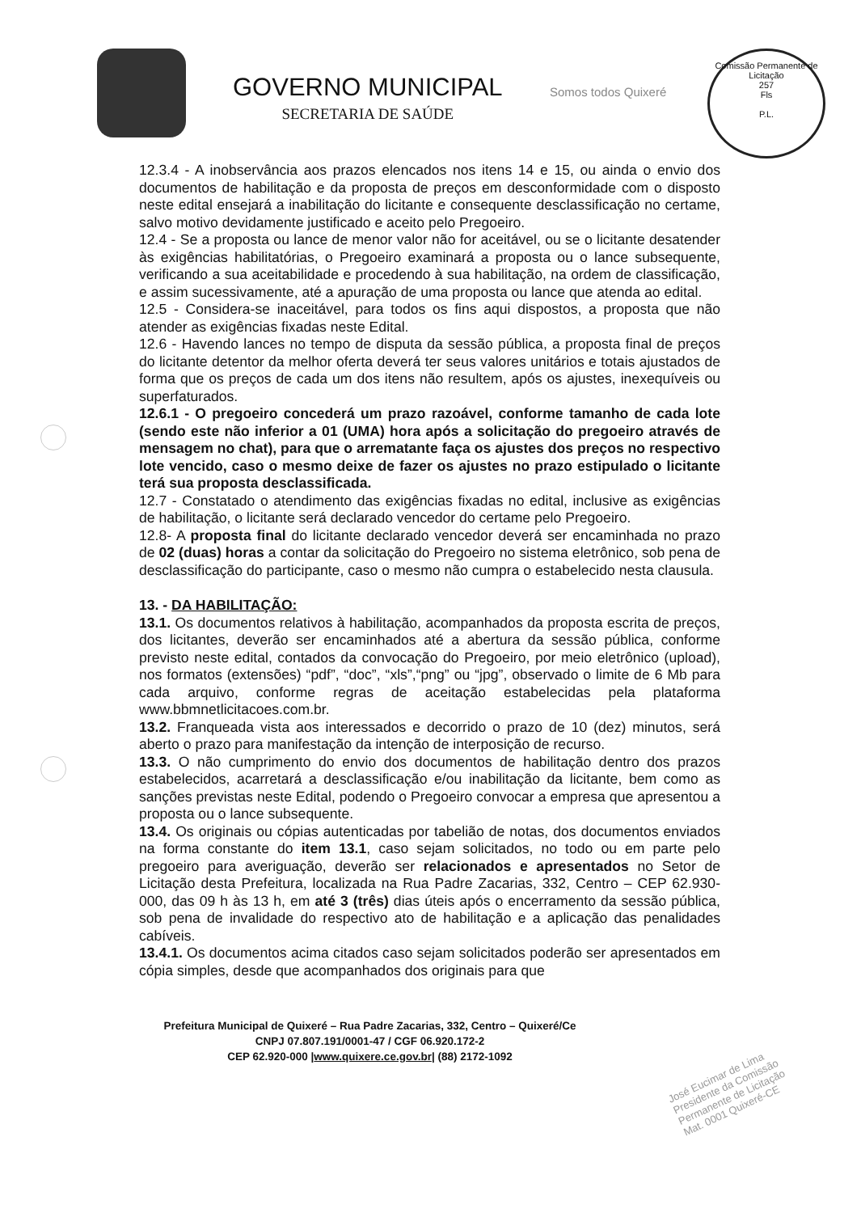GOVERNO MUNICIPAL
SECRETARIA DE SAÚDE
Somos todos Quixeré
Comissão Permanente de Licitação
257
Fls
P.L.
12.3.4 - A inobservância aos prazos elencados nos itens 14 e 15, ou ainda o envio dos documentos de habilitação e da proposta de preços em desconformidade com o disposto neste edital ensejará a inabilitação do licitante e consequente desclassificação no certame, salvo motivo devidamente justificado e aceito pelo Pregoeiro.
12.4 - Se a proposta ou lance de menor valor não for aceitável, ou se o licitante desatender às exigências habilitatórias, o Pregoeiro examinará a proposta ou o lance subsequente, verificando a sua aceitabilidade e procedendo à sua habilitação, na ordem de classificação, e assim sucessivamente, até a apuração de uma proposta ou lance que atenda ao edital.
12.5 - Considera-se inaceitável, para todos os fins aqui dispostos, a proposta que não atender as exigências fixadas neste Edital.
12.6 - Havendo lances no tempo de disputa da sessão pública, a proposta final de preços do licitante detentor da melhor oferta deverá ter seus valores unitários e totais ajustados de forma que os preços de cada um dos itens não resultem, após os ajustes, inexequíveis ou superfaturados.
12.6.1 - O pregoeiro concederá um prazo razoável, conforme tamanho de cada lote (sendo este não inferior a 01 (UMA) hora após a solicitação do pregoeiro através de mensagem no chat), para que o arrematante faça os ajustes dos preços no respectivo lote vencido, caso o mesmo deixe de fazer os ajustes no prazo estipulado o licitante terá sua proposta desclassificada.
12.7 - Constatado o atendimento das exigências fixadas no edital, inclusive as exigências de habilitação, o licitante será declarado vencedor do certame pelo Pregoeiro.
12.8- A proposta final do licitante declarado vencedor deverá ser encaminhada no prazo de 02 (duas) horas a contar da solicitação do Pregoeiro no sistema eletrônico, sob pena de desclassificação do participante, caso o mesmo não cumpra o estabelecido nesta clausula.
13. - DA HABILITAÇÃO:
13.1. Os documentos relativos à habilitação, acompanhados da proposta escrita de preços, dos licitantes, deverão ser encaminhados até a abertura da sessão pública, conforme previsto neste edital, contados da convocação do Pregoeiro, por meio eletrônico (upload), nos formatos (extensões) “pdf”, “doc”, “xls”,“png” ou “jpg”, observado o limite de 6 Mb para cada arquivo, conforme regras de aceitação estabelecidas pela plataforma www.bbmnetlicitacoes.com.br.
13.2. Franqueada vista aos interessados e decorrido o prazo de 10 (dez) minutos, será aberto o prazo para manifestação da intenção de interposição de recurso.
13.3. O não cumprimento do envio dos documentos de habilitação dentro dos prazos estabelecidos, acarretará a desclassificação e/ou inabilitação da licitante, bem como as sanções previstas neste Edital, podendo o Pregoeiro convocar a empresa que apresentou a proposta ou o lance subsequente.
13.4. Os originais ou cópias autenticadas por tabelião de notas, dos documentos enviados na forma constante do item 13.1, caso sejam solicitados, no todo ou em parte pelo pregoeiro para averiguação, deverão ser relacionados e apresentados no Setor de Licitação desta Prefeitura, localizada na Rua Padre Zacarias, 332, Centro – CEP 62.930-000, das 09 h às 13 h, em até 3 (três) dias úteis após o encerramento da sessão pública, sob pena de invalidade do respectivo ato de habilitação e a aplicação das penalidades cabíveis.
13.4.1. Os documentos acima citados caso sejam solicitados poderão ser apresentados em cópia simples, desde que acompanhados dos originais para que
Prefeitura Municipal de Quixeré – Rua Padre Zacarias, 332, Centro – Quixeré/Ce
CNPJ 07.807.191/0001-47 / CGF 06.920.172-2
CEP 62.920-000 |www.quixere.ce.gov.br| (88) 2172-1092
José Eucimar de Lima
Presidente da Comissão
Permanente de Licitação
Mat. 0001 Quixeré-CE